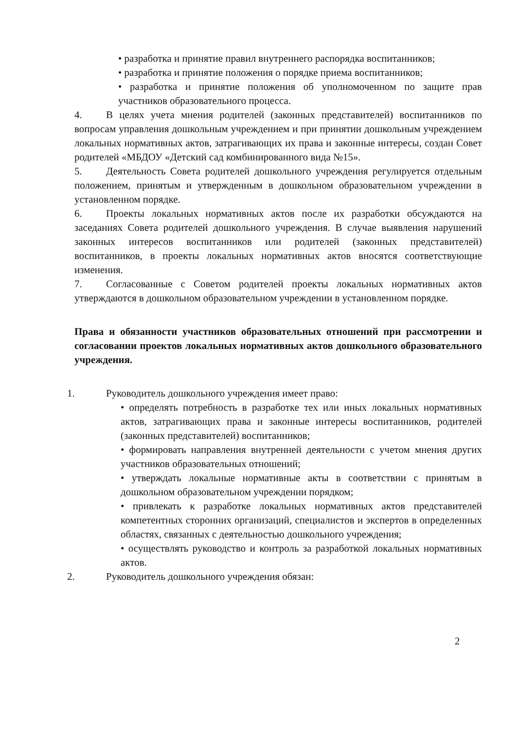• разработка и принятие правил внутреннего распорядка воспитанников;
• разработка и принятие положения о порядке приема воспитанников;
• разработка и принятие положения об уполномоченном по защите прав участников образовательного процесса.
4. В целях учета мнения родителей (законных представителей) воспитанников по вопросам управления дошкольным учреждением и при принятии дошкольным учреждением локальных нормативных актов, затрагивающих их права и законные интересы, создан Совет родителей «МБДОУ «Детский сад комбинированного вида №15».
5. Деятельность Совета родителей дошкольного учреждения регулируется отдельным положением, принятым и утвержденным в дошкольном образовательном учреждении в установленном порядке.
6. Проекты локальных нормативных актов после их разработки обсуждаются на заседаниях Совета родителей дошкольного учреждения. В случае выявления нарушений законных интересов воспитанников или родителей (законных представителей) воспитанников, в проекты локальных нормативных актов вносятся соответствующие изменения.
7. Согласованные с Советом родителей проекты локальных нормативных актов утверждаются в дошкольном образовательном учреждении в установленном порядке.
Права и обязанности участников образовательных отношений при рассмотрении и согласовании проектов локальных нормативных актов дошкольного образовательного учреждения.
1. Руководитель дошкольного учреждения имеет право:
• определять потребность в разработке тех или иных локальных нормативных актов, затрагивающих права и законные интересы воспитанников, родителей (законных представителей) воспитанников;
• формировать направления внутренней деятельности с учетом мнения других участников образовательных отношений;
• утверждать локальные нормативные акты в соответствии с принятым в дошкольном образовательном учреждении порядком;
• привлекать к разработке локальных нормативных актов представителей компетентных сторонних организаций, специалистов и экспертов в определенных областях, связанных с деятельностью дошкольного учреждения;
• осуществлять руководство и контроль за разработкой локальных нормативных актов.
2. Руководитель дошкольного учреждения обязан:
2